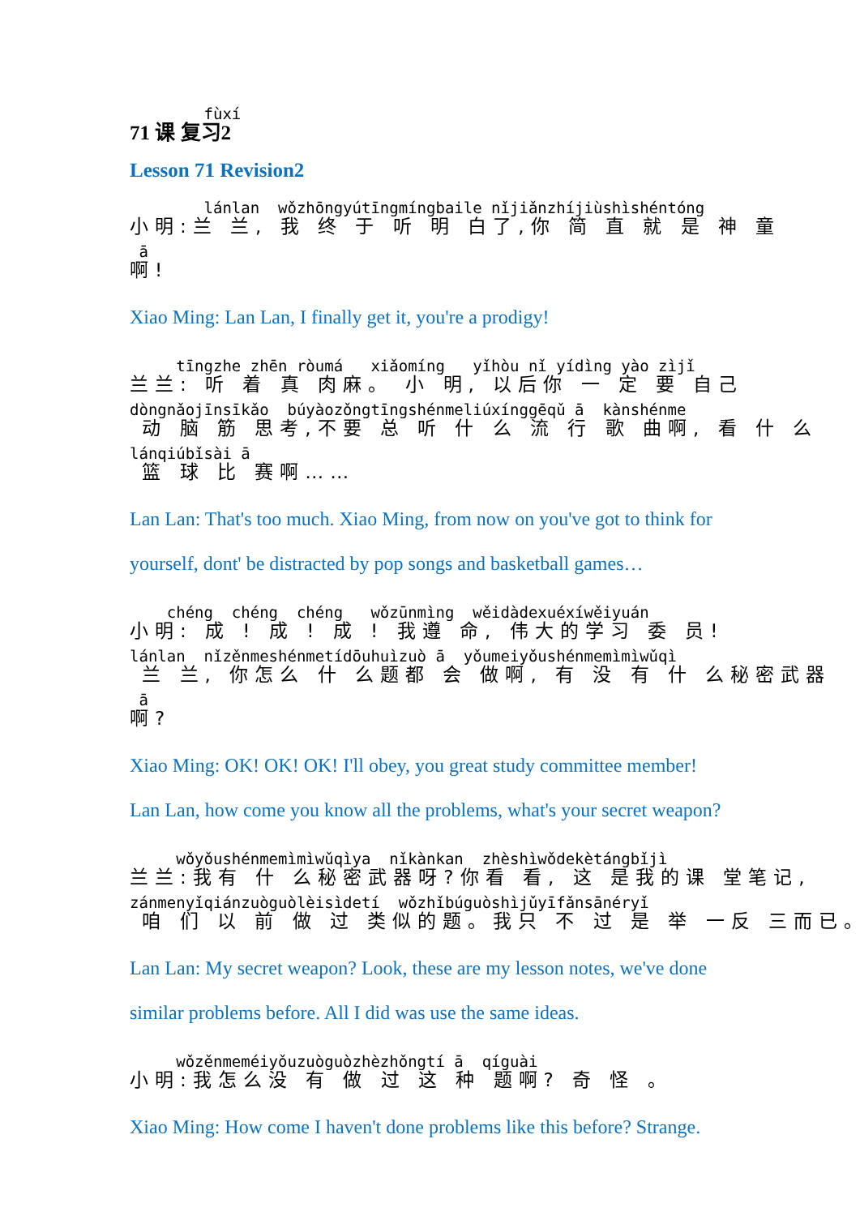fùxí
71 课 复习2
Lesson 71 Revision2
lánlan wǒzhōngyútīngmíngbaile nǐjiǎnzhíjiùshìshéntóng
小明:兰 兰, 我 终 于 听 明 白了,你 简 直 就 是 神 童
ā
啊!
Xiao Ming: Lan Lan, I finally get it, you're a prodigy!
tīngzhe zhēn ròumá xiǎomíng yǐhòu nǐ yídìng yào zìjǐ
兰兰: 听 着 真 肉麻。 小 明, 以后你 一 定 要 自己
dòngnǎojīnsīkǎo búyàozǒngtīngshénmeliúxínggēqǔ ā kànshénme
动 脑 筋 思考,不要 总 听 什 么 流 行 歌 曲啊, 看 什 么
lánqiúbǐsài ā
篮 球 比 赛啊……
Lan Lan: That's too much. Xiao Ming, from now on you've got to think for yourself, dont' be distracted by pop songs and basketball games…
chéng chéng chéng wǒzūnmìng wěidàdexuéxíwěiyuán
小明: 成 ! 成 ! 成 ! 我遵 命, 伟大的学习 委 员!
lánlan nǐzěnmeshénmetídōuhuìzuò ā yǒumeiyǒushénmemìmìwǔqì
兰 兰, 你怎么 什 么题都 会 做啊, 有 没 有 什 么秘密武器
ā
啊?
Xiao Ming: OK! OK! OK! I'll obey, you great study committee member! Lan Lan, how come you know all the problems, what's your secret weapon?
wǒyǒushénmemìmìwǔqìya nǐkànkan zhèshìwǒdekètángbǐjì
兰兰:我有 什 么秘密武器呀?你看 看, 这 是我的课 堂笔记,
zánmenyǐqiánzuòguòlèisìdetí wǒzhǐbúguòshìjǔyīfǎnsānéryǐ
咱 们 以 前 做 过 类似的题。我只 不 过 是 举 一反 三而已。
Lan Lan: My secret weapon? Look, these are my lesson notes, we've done similar problems before. All I did was use the same ideas.
wǒzěnmeméiyǒuzuòguòzhèzhǒngtí ā qíguài
小明:我怎么没 有 做 过 这 种 题啊? 奇 怪 。
Xiao Ming: How come I haven't done problems like this before? Strange.